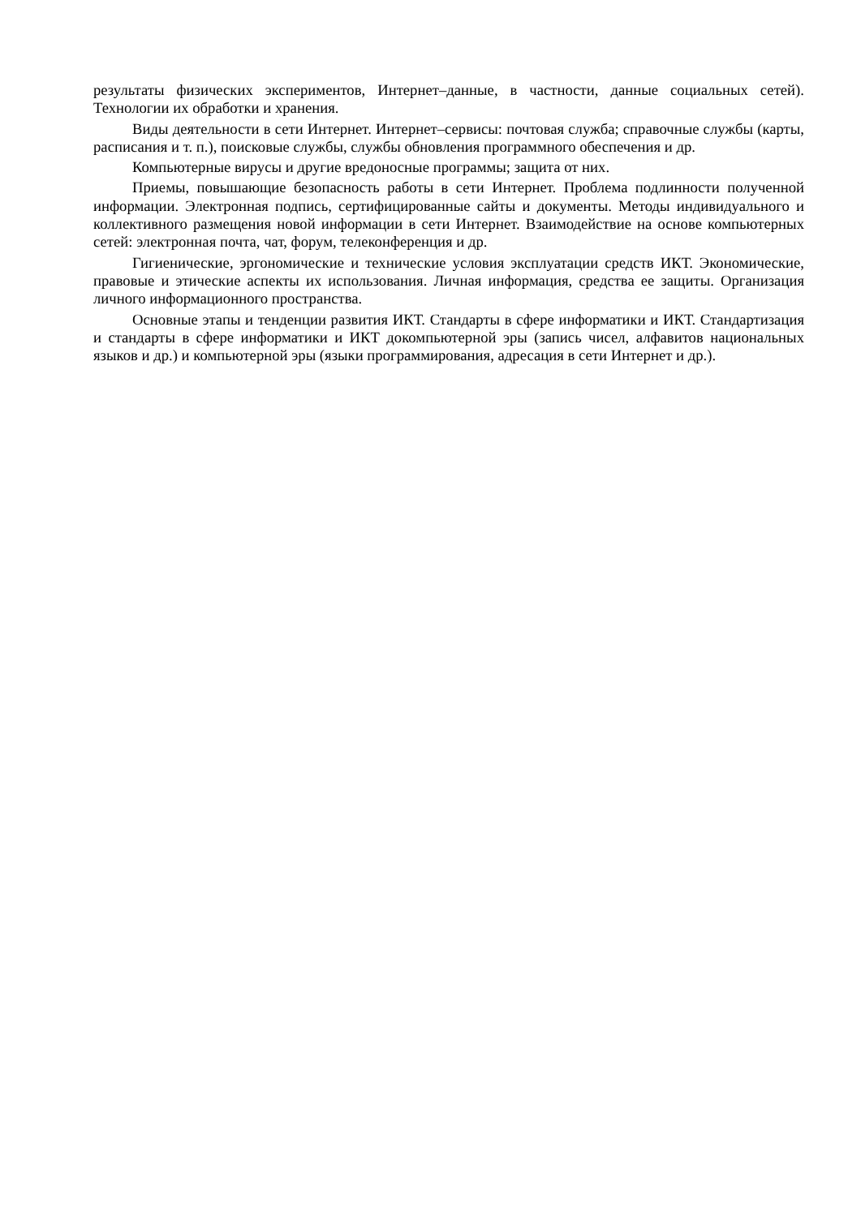результаты физических экспериментов, Интернет–данные, в частности, данные социальных сетей). Технологии их обработки и хранения.
Виды деятельности в сети Интернет. Интернет–сервисы: почтовая служба; справочные службы (карты, расписания и т. п.), поисковые службы, службы обновления программного обеспечения и др.
Компьютерные вирусы и другие вредоносные программы; защита от них.
Приемы, повышающие безопасность работы в сети Интернет. Проблема подлинности полученной информации. Электронная подпись, сертифицированные сайты и документы. Методы индивидуального и коллективного размещения новой информации в сети Интернет. Взаимодействие на основе компьютерных сетей: электронная почта, чат, форум, телеконференция и др.
Гигиенические, эргономические и технические условия эксплуатации средств ИКТ. Экономические, правовые и этические аспекты их использования. Личная информация, средства ее защиты. Организация личного информационного пространства.
Основные этапы и тенденции развития ИКТ. Стандарты в сфере информатики и ИКТ. Стандартизация и стандарты в сфере информатики и ИКТ докомпьютерной эры (запись чисел, алфавитов национальных языков и др.) и компьютерной эры (языки программирования, адресация в сети Интернет и др.).